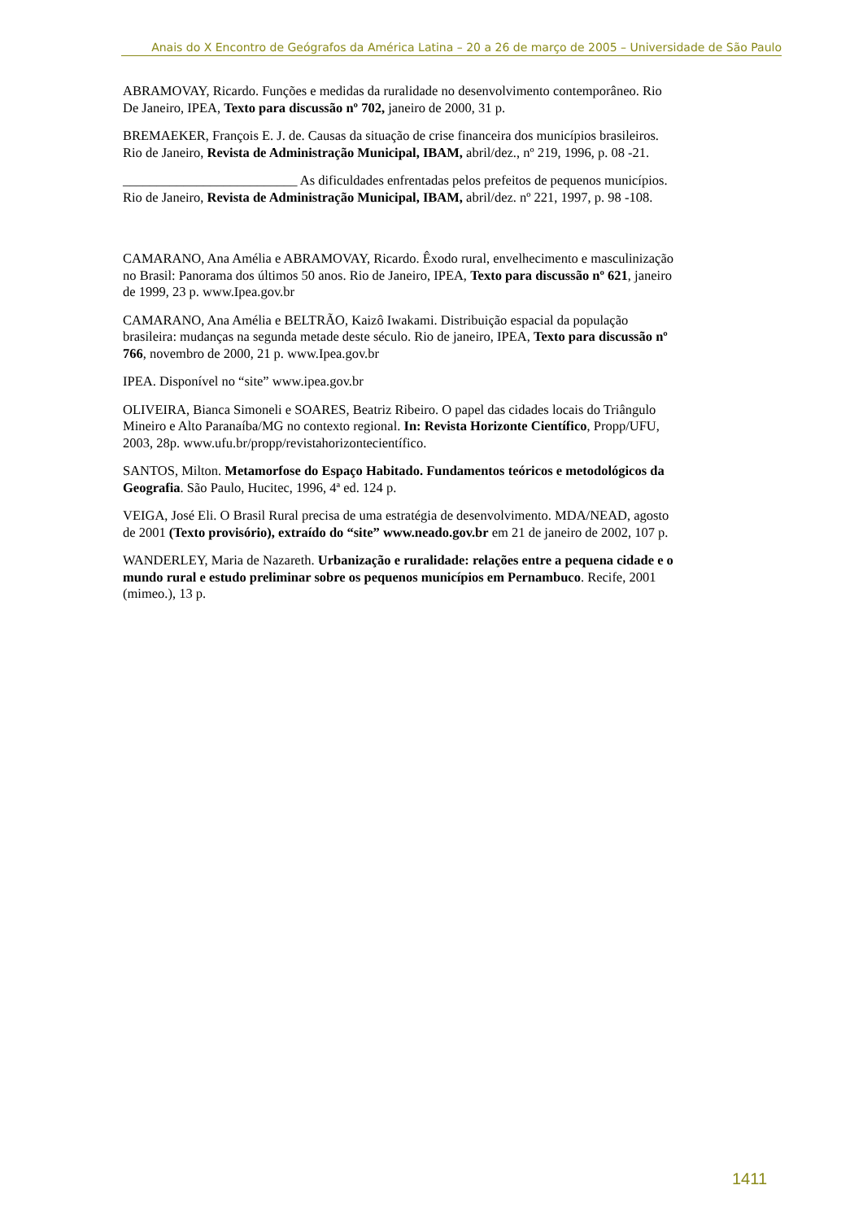Anais do X Encontro de Geógrafos da América Latina – 20 a 26 de março de 2005 – Universidade de São Paulo
ABRAMOVAY, Ricardo. Funções e medidas da ruralidade no desenvolvimento contemporâneo. Rio De Janeiro, IPEA, Texto para discussão nº 702, janeiro de 2000, 31 p.
BREMAEKER, François E. J. de. Causas da situação de crise financeira dos municípios brasileiros. Rio de Janeiro, Revista de Administração Municipal, IBAM, abril/dez., nº 219, 1996, p. 08 -21.
__________________________ As dificuldades enfrentadas pelos prefeitos de pequenos municípios. Rio de Janeiro, Revista de Administração Municipal, IBAM, abril/dez. nº 221, 1997, p. 98 -108.
CAMARANO, Ana Amélia e ABRAMOVAY, Ricardo. Êxodo rural, envelhecimento e masculinização no Brasil: Panorama dos últimos 50 anos. Rio de Janeiro, IPEA, Texto para discussão nº 621, janeiro de 1999, 23 p. www.Ipea.gov.br
CAMARANO, Ana Amélia e BELTRÃO, Kaizô Iwakami. Distribuição espacial da população brasileira: mudanças na segunda metade deste século. Rio de janeiro, IPEA, Texto para discussão nº 766, novembro de 2000, 21 p. www.Ipea.gov.br
IPEA. Disponível no “site” www.ipea.gov.br
OLIVEIRA, Bianca Simoneli e SOARES, Beatriz Ribeiro. O papel das cidades locais do Triângulo Mineiro e Alto Paranaíba/MG no contexto regional. In: Revista Horizonte Científico, Propp/UFU, 2003, 28p. www.ufu.br/propp/revistahorizontecientífico.
SANTOS, Milton. Metamorfose do Espaço Habitado. Fundamentos teóricos e metodológicos da Geografia. São Paulo, Hucitec, 1996, 4ª ed. 124 p.
VEIGA, José Eli. O Brasil Rural precisa de uma estratégia de desenvolvimento. MDA/NEAD, agosto de 2001 (Texto provisório), extraído do “site” www.neado.gov.br em 21 de janeiro de 2002, 107 p.
WANDERLEY, Maria de Nazareth. Urbanização e ruralidade: relações entre a pequena cidade e o mundo rural e estudo preliminar sobre os pequenos municípios em Pernambuco. Recife, 2001 (mimeo.), 13 p.
1411